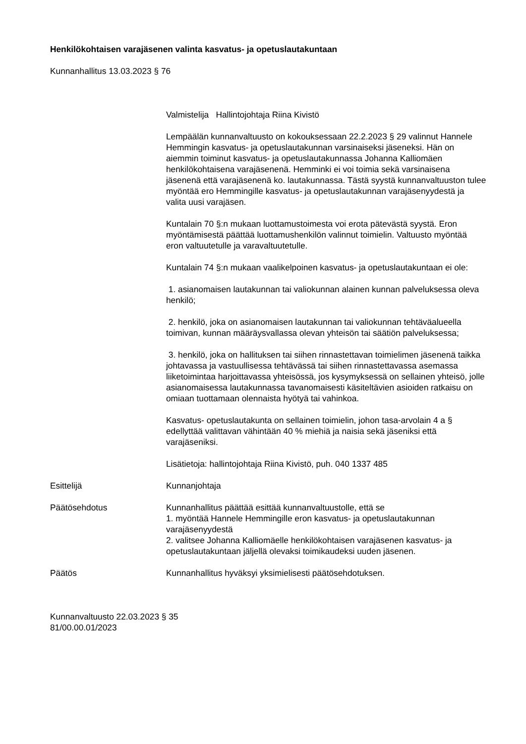Henkilökohtaisen varajäsenen valinta kasvatus- ja opetuslautakuntaan
Kunnanhallitus 13.03.2023 § 76
Valmistelija Hallintojohtaja Riina Kivistö
Lempäälän kunnanvaltuusto on kokouksessaan 22.2.2023 § 29 valinnut Hannele Hemmingin kasvatus- ja opetuslautakunnan varsinaiseksi jäseneksi. Hän on aiemmin toiminut kasvatus- ja opetuslautakunnassa Johanna Kalliomäen henkilökohtaisena varajäsenenä. Hemminki ei voi toimia sekä varsinaisena jäsenenä että varajäsenenä ko. lautakunnassa. Tästä syystä kunnanvaltuuston tulee myöntää ero Hemmingille kasvatus- ja opetuslautakunnan varajäsenyydestä ja valita uusi varajäsen.
Kuntalain 70 §:n mukaan luottamustoimesta voi erota pätevästä syystä. Eron myöntämisestä päättää luottamushenkilön valinnut toimielin. Valtuusto myöntää eron valtuutetulle ja varavaltuutetulle.
Kuntalain 74 §:n mukaan vaalikelpoinen kasvatus- ja opetuslautakuntaan ei ole:
1. asianomaisen lautakunnan tai valiokunnan alainen kunnan palveluksessa oleva henkilö;
2. henkilö, joka on asianomaisen lautakunnan tai valiokunnan tehtäväalueella toimivan, kunnan määräysvallassa olevan yhteisön tai säätiön palveluksessa;
3. henkilö, joka on hallituksen tai siihen rinnastettavan toimielimen jäsenenä taikka johtavassa ja vastuullisessa tehtävässä tai siihen rinnastettavassa asemassa liiketoimintaa harjoittavassa yhteisössä, jos kysymyksessä on sellainen yhteisö, jolle asianomaisessa lautakunnassa tavanomaisesti käsiteltävien asioiden ratkaisu on omiaan tuottamaan olennaista hyötyä tai vahinkoa.
Kasvatus- opetuslautakunta on sellainen toimielin, johon tasa-arvolain 4 a § edellyttää valittavan vähintään 40 % miehiä ja naisia sekä jäseniksi että varajäseniksi.
Lisätietoja: hallintojohtaja Riina Kivistö, puh. 040 1337 485
Esittelijä Kunnanjohtaja
Päätösehdotus Kunnanhallitus päättää esittää kunnanvaltuustolle, että se
1. myöntää Hannele Hemmingille eron kasvatus- ja opetuslautakunnan varajäsenyydestä
2. valitsee Johanna Kalliomäelle henkilökohtaisen varajäsenen kasvatus- ja opetuslautakuntaan jäljellä olevaksi toimikaudeksi uuden jäsenen.
Päätös Kunnanhallitus hyväksyi yksimielisesti päätösehdotuksen.
Kunnanvaltuusto 22.03.2023 § 35
81/00.00.01/2023